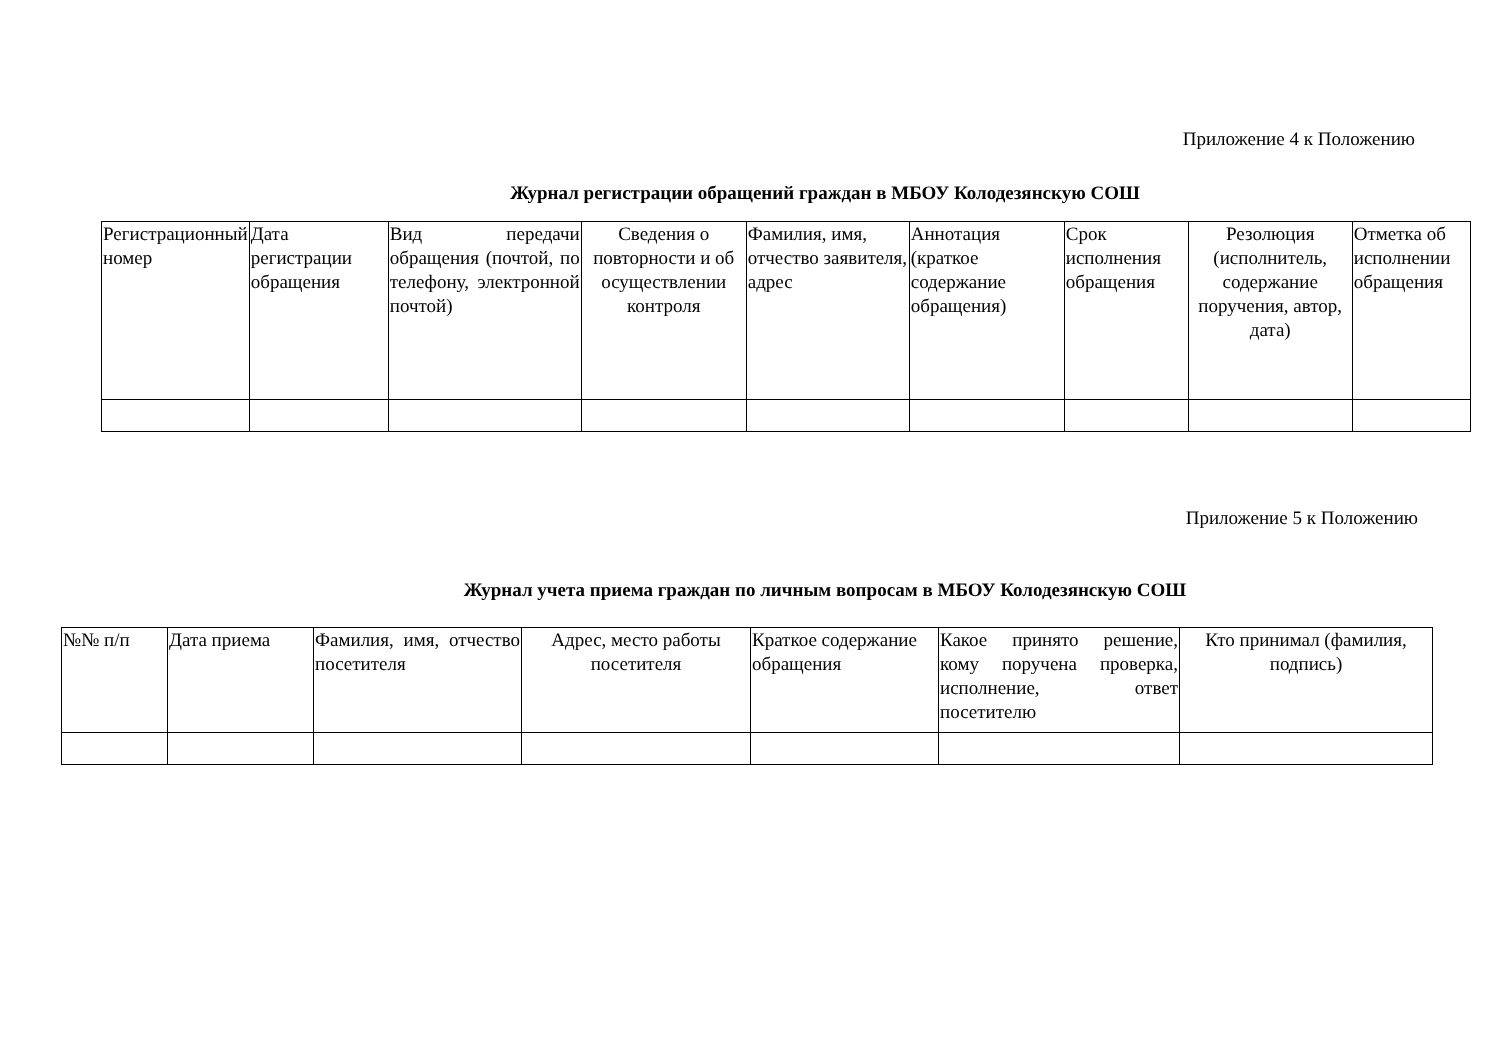Приложение 4 к Положению
Журнал регистрации обращений граждан в МБОУ Колодезянскую СОШ
| Регистрационный номер | Дата регистрации обращения | Вид передачи обращения (почтой, по телефону, электронной почтой) | Сведения о повторности и об осуществлении контроля | Фамилия, имя, отчество заявителя, адрес | Аннотация (краткое содержание обращения) | Срок исполнения обращения | Резолюция (исполнитель, содержание поручения, автор, дата) | Отметка об исполнении обращения |
Приложение 5 к Положению
Журнал учета приема граждан по личным вопросам в МБОУ Колодезянскую СОШ
| №№ п/п | Дата приема | Фамилия, имя, отчество посетителя | Адрес, место работы посетителя | Краткое содержание обращения | Какое принято решение, кому поручена проверка, исполнение, ответ посетителю | Кто принимал (фамилия, подпись) |